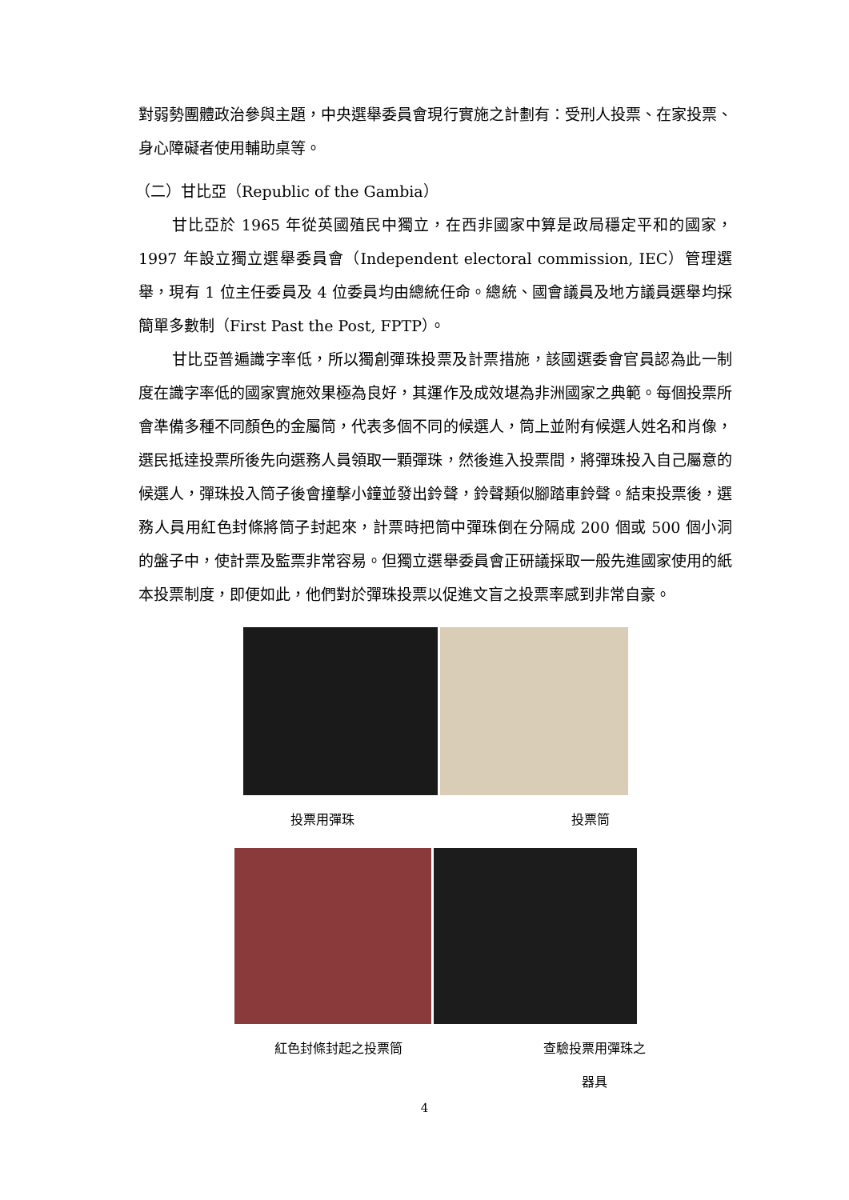對弱勢團體政治參與主題，中央選舉委員會現行實施之計劃有：受刑人投票、在家投票、身心障礙者使用輔助桌等。
（二）甘比亞（Republic of the Gambia）
甘比亞於 1965 年從英國殖民中獨立，在西非國家中算是政局穩定平和的國家，1997 年設立獨立選舉委員會（Independent electoral commission, IEC）管理選舉，現有 1 位主任委員及 4 位委員均由總統任命。總統、國會議員及地方議員選舉均採簡單多數制（First Past the Post, FPTP）。
甘比亞普遍識字率低，所以獨創彈珠投票及計票措施，該國選委會官員認為此一制度在識字率低的國家實施效果極為良好，其運作及成效堪為非洲國家之典範。每個投票所會準備多種不同顏色的金屬筒，代表多個不同的候選人，筒上並附有候選人姓名和肖像，選民抵達投票所後先向選務人員領取一顆彈珠，然後進入投票間，將彈珠投入自己屬意的候選人，彈珠投入筒子後會撞擊小鐘並發出鈴聲，鈴聲類似腳踏車鈴聲。結束投票後，選務人員用紅色封條將筒子封起來，計票時把筒中彈珠倒在分隔成 200 個或 500 個小洞的盤子中，使計票及監票非常容易。但獨立選舉委員會正研議採取一般先進國家使用的紙本投票制度，即便如此，他們對於彈珠投票以促進文盲之投票率感到非常自豪。
投票用彈珠 投票筒
紅色封條封起之投票筒 查驗投票用彈珠之器具
4